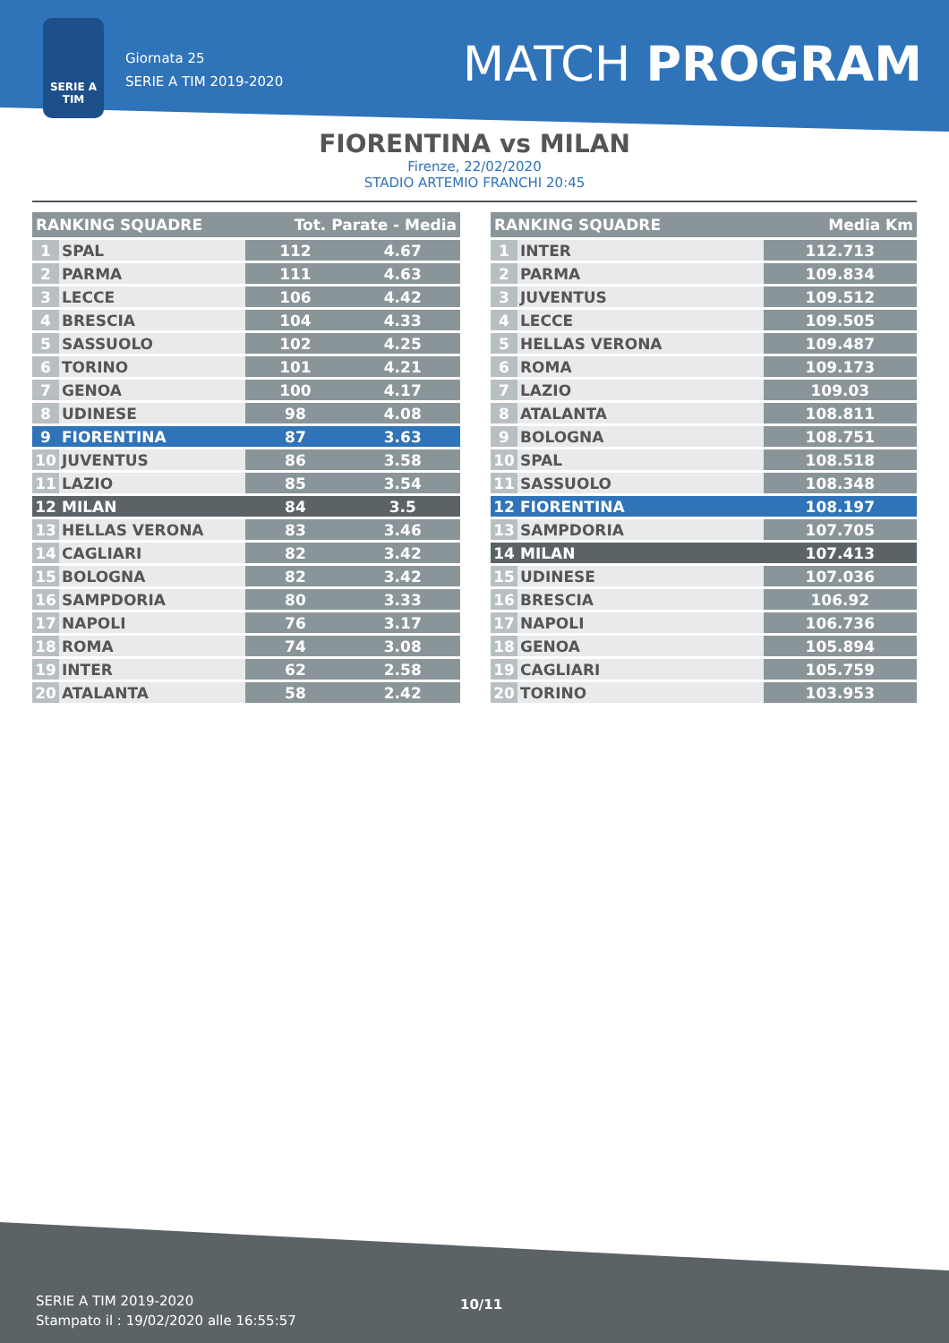SERIE A
TIM
Giornata 25
SERIE A TIM 2019-2020
MATCH PROGRAM
FIORENTINA vs MILAN
Firenze, 22/02/2020
STADIO ARTEMIO FRANCHI 20:45
| RANKING SQUADRE | | Tot. Parate - Media | |
| --- | --- | --- | --- |
| 1 | SPAL | 112 | 4.67 |
| 2 | PARMA | 111 | 4.63 |
| 3 | LECCE | 106 | 4.42 |
| 4 | BRESCIA | 104 | 4.33 |
| 5 | SASSUOLO | 102 | 4.25 |
| 6 | TORINO | 101 | 4.21 |
| 7 | GENOA | 100 | 4.17 |
| 8 | UDINESE | 98 | 4.08 |
| 9 | FIORENTINA | 87 | 3.63 |
| 10 | JUVENTUS | 86 | 3.58 |
| 11 | LAZIO | 85 | 3.54 |
| 12 | MILAN | 84 | 3.5 |
| 13 | HELLAS VERONA | 83 | 3.46 |
| 14 | CAGLIARI | 82 | 3.42 |
| 15 | BOLOGNA | 82 | 3.42 |
| 16 | SAMPDORIA | 80 | 3.33 |
| 17 | NAPOLI | 76 | 3.17 |
| 18 | ROMA | 74 | 3.08 |
| 19 | INTER | 62 | 2.58 |
| 20 | ATALANTA | 58 | 2.42 |
| RANKING SQUADRE | | Media Km |
| --- | --- | --- |
| 1 | INTER | 112.713 |
| 2 | PARMA | 109.834 |
| 3 | JUVENTUS | 109.512 |
| 4 | LECCE | 109.505 |
| 5 | HELLAS VERONA | 109.487 |
| 6 | ROMA | 109.173 |
| 7 | LAZIO | 109.03 |
| 8 | ATALANTA | 108.811 |
| 9 | BOLOGNA | 108.751 |
| 10 | SPAL | 108.518 |
| 11 | SASSUOLO | 108.348 |
| 12 | FIORENTINA | 108.197 |
| 13 | SAMPDORIA | 107.705 |
| 14 | MILAN | 107.413 |
| 15 | UDINESE | 107.036 |
| 16 | BRESCIA | 106.92 |
| 17 | NAPOLI | 106.736 |
| 18 | GENOA | 105.894 |
| 19 | CAGLIARI | 105.759 |
| 20 | TORINO | 103.953 |
SERIE A TIM 2019-2020
Stampato il : 19/02/2020 alle 16:55:57
10/11